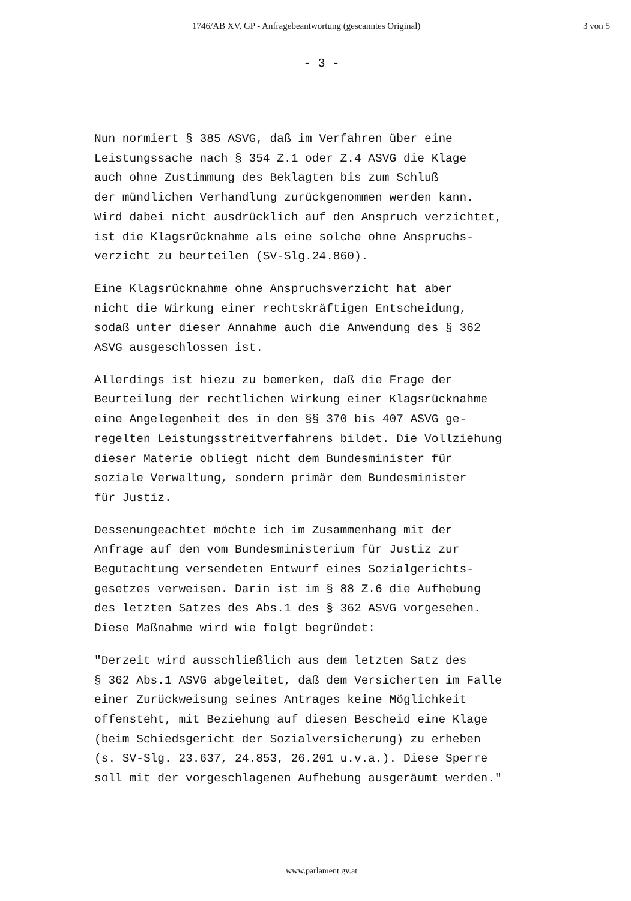1746/AB XV. GP - Anfragebeantwortung (gescanntes Original) 3 von 5
- 3 -
Nun normiert § 385 ASVG, daß im Verfahren über eine Leistungssache nach § 354 Z.1 oder Z.4 ASVG die Klage auch ohne Zustimmung des Beklagten bis zum Schluß der mündlichen Verhandlung zurückgenommen werden kann. Wird dabei nicht ausdrücklich auf den Anspruch verzichtet, ist die Klagsrücknahme als eine solche ohne Anspruchs- verzicht zu beurteilen (SV-Slg.24.860).
Eine Klagsrücknahme ohne Anspruchsverzicht hat aber nicht die Wirkung einer rechtskräftigen Entscheidung, sodaß unter dieser Annahme auch die Anwendung des § 362 ASVG ausgeschlossen ist.
Allerdings ist hiezu zu bemerken, daß die Frage der Beurteilung der rechtlichen Wirkung einer Klagsrücknahme eine Angelegenheit des in den §§ 370 bis 407 ASVG ge- regelten Leistungsstreitverfahrens bildet. Die Vollziehung dieser Materie obliegt nicht dem Bundesminister für soziale Verwaltung, sondern primär dem Bundesminister für Justiz.
Dessenungeachtet möchte ich im Zusammenhang mit der Anfrage auf den vom Bundesministerium für Justiz zur Begutachtung versendeten Entwurf eines Sozialgerichts- gesetzes verweisen. Darin ist im § 88 Z.6 die Aufhebung des letzten Satzes des Abs.1 des § 362 ASVG vorgesehen. Diese Maßnahme wird wie folgt begründet:
"Derzeit wird ausschließlich aus dem letzten Satz des § 362 Abs.1 ASVG abgeleitet, daß dem Versicherten im Falle einer Zurückweisung seines Antrages keine Möglichkeit offensteht, mit Beziehung auf diesen Bescheid eine Klage (beim Schiedsgericht der Sozialversicherung) zu erheben (s. SV-Slg. 23.637, 24.853, 26.201 u.v.a.). Diese Sperre soll mit der vorgeschlagenen Aufhebung ausgeräumt werden."
www.parlament.gv.at